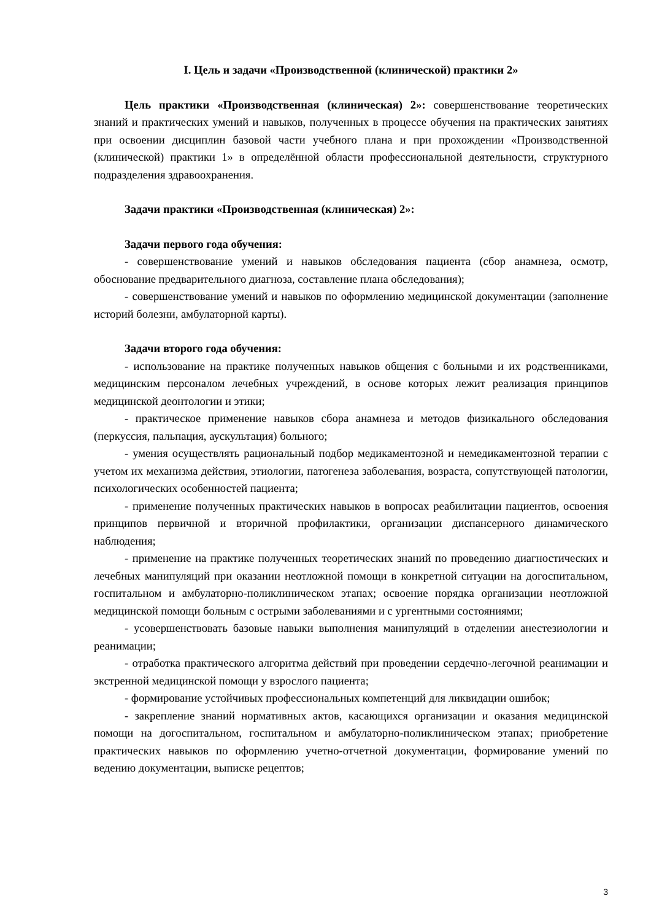I. Цель и задачи «Производственной (клинической) практики 2»
Цель практики «Производственная (клиническая) 2»: совершенствование теоретических знаний и практических умений и навыков, полученных в процессе обучения на практических занятиях при освоении дисциплин базовой части учебного плана и при прохождении «Производственной (клинической) практики 1» в определённой области профессиональной деятельности, структурного подразделения здравоохранения.
Задачи практики «Производственная (клиническая) 2»:
Задачи первого года обучения:
- совершенствование умений и навыков обследования пациента (сбор анамнеза, осмотр, обоснование предварительного диагноза, составление плана обследования);
- совершенствование умений и навыков по оформлению медицинской документации (заполнение историй болезни, амбулаторной карты).
Задачи второго года обучения:
- использование на практике полученных навыков общения с больными и их родственниками, медицинским персоналом лечебных учреждений, в основе которых лежит реализация принципов медицинской деонтологии и этики;
- практическое применение навыков сбора анамнеза и методов физикального обследования (перкуссия, пальпация, аускультация) больного;
- умения осуществлять рациональный подбор медикаментозной и немедикаментозной терапии с учетом их механизма действия, этиологии, патогенеза заболевания, возраста, сопутствующей патологии, психологических особенностей пациента;
- применение полученных практических навыков в вопросах реабилитации пациентов, освоения принципов первичной и вторичной профилактики, организации диспансерного динамического наблюдения;
- применение на практике полученных теоретических знаний по проведению диагностических и лечебных манипуляций при оказании неотложной помощи в конкретной ситуации на догоспитальном, госпитальном и амбулаторно-поликлиническом этапах; освоение порядка организации неотложной медицинской помощи больным с острыми заболеваниями и с ургентными состояниями;
- усовершенствовать базовые навыки выполнения манипуляций в отделении анестезиологии и реанимации;
- отработка практического алгоритма действий при проведении сердечно-легочной реанимации и экстренной медицинской помощи у взрослого пациента;
- формирование устойчивых профессиональных компетенций для ликвидации ошибок;
- закрепление знаний нормативных актов, касающихся организации и оказания медицинской помощи на догоспитальном, госпитальном и амбулаторно-поликлиническом этапах; приобретение практических навыков по оформлению учетно-отчетной документации, формирование умений по ведению документации, выписке рецептов;
3